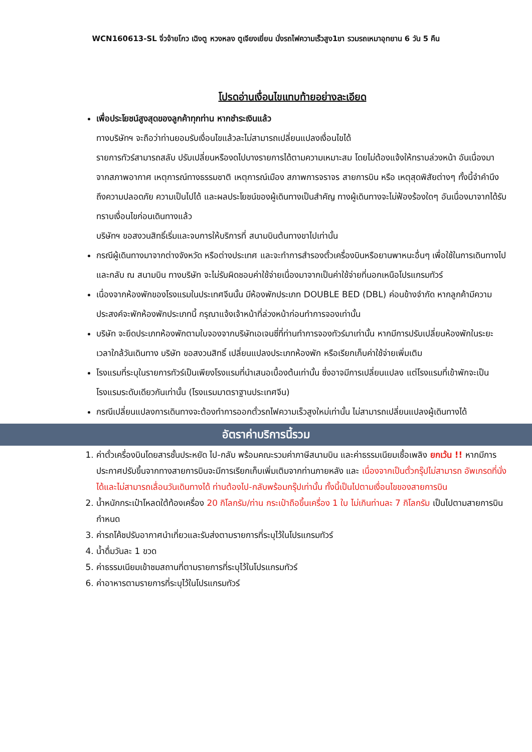WCN160613-SL จิ่วจ้ายโกว เฉิงตู หวงหลง ตูเจียงเยี่ยน นั่งรถไฟความเร็วสูง1ขา รวมรถเหมาอุทยาน 6 วัน 5 คืน
โปรดอ่านเงื่อนไขแทบท้ายอย่างละเอียด
เพื่อประโยชน์สูงสุดของลูกค้าทุกท่าน หากชำระเงินแล้ว
ทางบริษัทฯ จะถือว่าท่านยอมรับเงื่อนไขแล้วละไม่สามารถเปลี่ยนแปลงเงื่อนไขได้
รายการทัวร์สามารถสลับ ปรับเปลี่ยนหรืองดไปบางรายการได้ตามความเหมาะสม โดยไม่ต้องแจ้งให้ทราบล่วงหน้า อันเนื่องมาจากสภาพอากาศ เหตุการณ์ทางธรรมชาติ เหตุการณ์เมือง สภาพการจราจร สายการบิน หรือ เหตุสุดพิสัยต่างๆ ทั้งนี้จำคำนึงถึงความปลอดภัย ความเป็นไปได้ และผลประโยชน์ของผู้เดินทางเป็นสำคัญ ทางผู้เดินทางจะไม่ฟ้องร้องใดๆ อันเนื่องมาจากได้รับทราบเงื่อนไขก่อนเดินทางแล้ว
บริษัทฯ ขอสงวนสิทธิ์เริ่มและจบการให้บริการที่ สนามบินต้นทางขาไปเท่านั้น
กรณีผู้เดินทางมาจากต่างจังหวัด หรือต่างประเทศ และจะทำการสำรองตั๋วเครื่องบินหรือยานพาหนะอื่นๆ เพื่อใช้ในการเดินทางไปและกลับ ณ สนามบิน ทางบริษัท จะไม่รับผิดชอบค่าใช้จ่ายเนื่องมาจากเป็นค่าใช้จ่ายที่นอกเหนือโปรแกรมทัวร์
เนื่องจากห้องพักของโรงแรมในประเทศจีนนั้น มีห้องพักประเภท DOUBLE BED (DBL) ค่อนข้างจำกัด หากลูกค้ามีความประสงค์จะพักห้องพักประเภทนี้ กรุณาแจ้งเจ้าหน้าที่ล่วงหน้าก่อนทำการจองเท่านั้น
บริษัท จะยึดประเภทห้องพักตามใบจองจากบริษัทเอเจนซี่ที่ท่านทำการจองทัวร์มาเท่านั้น หากมีการปรับเปลี่ยนห้องพักในระยะเวลาใกล้วันเดินทาง บริษัท ขอสงวนสิทธิ์ เปลี่ยนแปลงประเภทห้องพัก หรือเรียกเก็บค่าใช้จ่ายเพิ่มเติม
โรงแรมที่ระบุในรายการทัวร์เป็นเพียงโรงแรมที่นำเสนอเบื้องต้นเท่านั้น ซึ่งอาจมีการเปลี่ยนแปลง แต่โรงแรมที่เข้าพักจะเป็นโรงแรมระดับเดียวกันเท่านั้น (โรงแรมมาตราฐานประเทศจีน)
กรณีเปลี่ยนแปลงการเดินทางจะต้องทำการออกตั๋วรถไฟความเร็วสูงใหม่เท่านั้น ไม่สามารถเปลี่ยนแปลงผู้เดินทางได้
อัตราค่าบริการนี้รวม
1. ค่าตั๋วเครื่องบินโดยสารชั้นประหยัด ไป-กลับ พร้อมคณะรวมค่าภาษีสนามบิน และค่าธรรมเนียมเชื้อเพลิง ยกเว้น !! หากมีการประกาศปรับขึ้นจากทางสายการบินจะมีการเรียกเก็บเพิ่มเติมจากท่านภายหลัง และ เนื่องจากเป็นตั๋วกรุ๊ปไม่สามารถ อัพเกรดที่นั่งได้และไม่สามารถเลื่อนวันเดินทางได้ ท่านต้องไป-กลับพร้อมกรุ๊ปเท่านั้น ทั้งนี้เป็นไปตามเงื่อนไขของสายการบิน
2. น้ำหนักกระเป๋าโหลดใต้ท้องเครื่อง 20 กิโลกรัม/ท่าน กระเป๋าถือขึ้นเครื่อง 1 ใบ ไม่เกินท่านละ 7 กิโลกรัม เป็นไปตามสายการบินกำหนด
3. ค่ารถโค้ชปรับอากาศนำเที่ยวและรับส่งตามรายการที่ระบุไว้ในโปรแกรมทัวร์
4. น้ำดื่มวันละ 1 ขวด
5. ค่าธรรมเนียมเข้าชมสถานที่ตามรายการที่ระบุไว้ในโปรแกรมทัวร์
6. ค่าอาหารตามรายการที่ระบุไว้ในโปรแกรมทัวร์